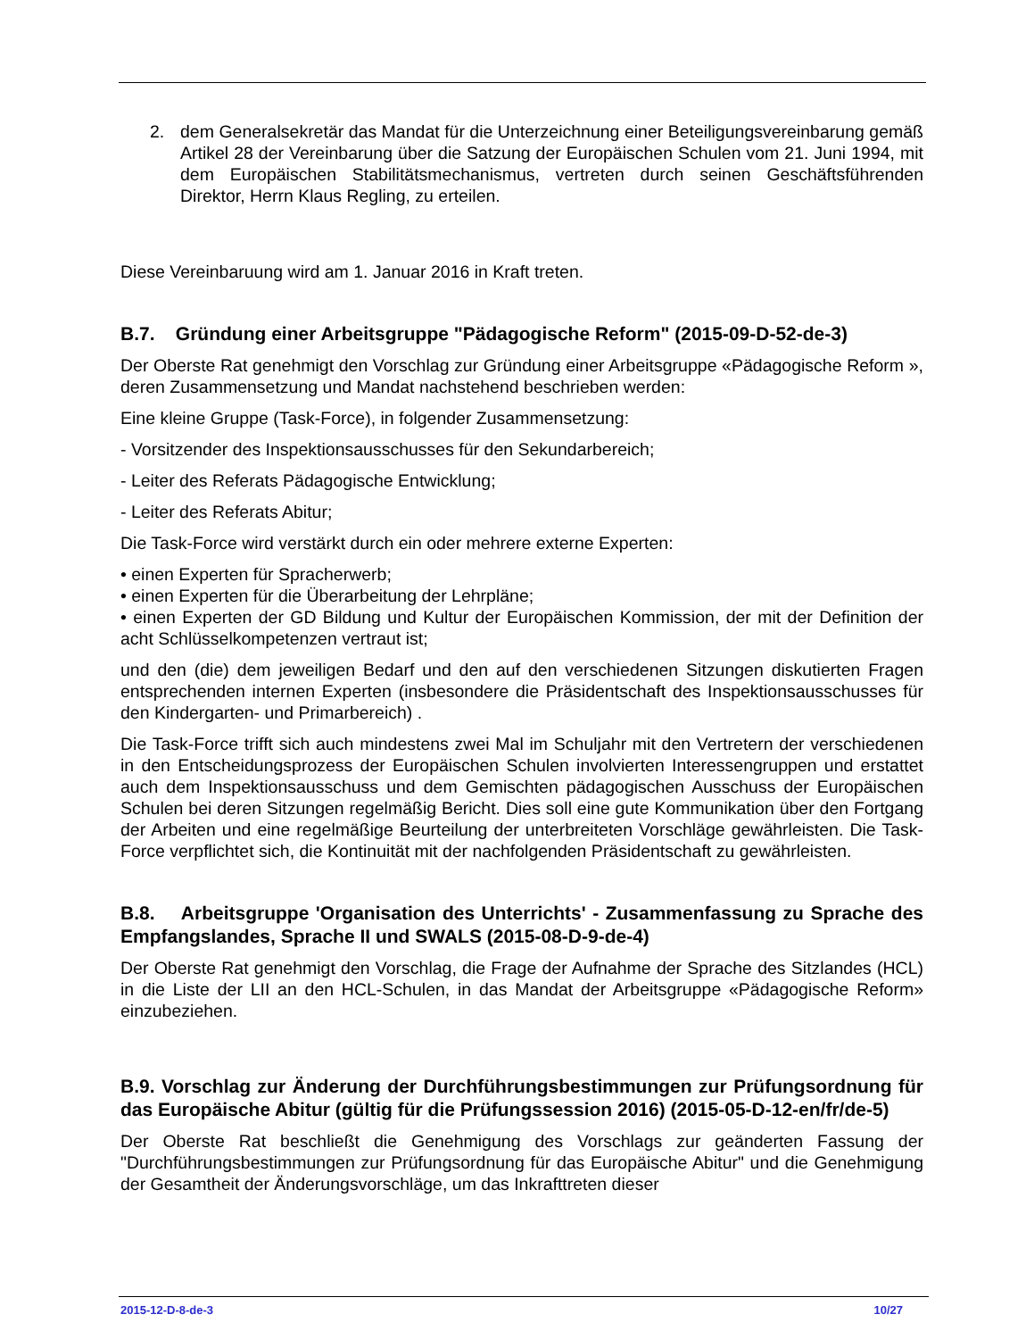2. dem Generalsekretär das Mandat für die Unterzeichnung einer Beteiligungsvereinbarung gemäß Artikel 28 der Vereinbarung über die Satzung der Europäischen Schulen vom 21. Juni 1994, mit dem Europäischen Stabilitätsmechanismus, vertreten durch seinen Geschäftsführenden Direktor, Herrn Klaus Regling, zu erteilen.
Diese Vereinbaruung wird am 1. Januar 2016 in Kraft treten.
B.7. Gründung einer Arbeitsgruppe "Pädagogische Reform" (2015-09-D-52-de-3)
Der Oberste Rat genehmigt den Vorschlag zur Gründung einer Arbeitsgruppe «Pädagogische Reform », deren Zusammensetzung und Mandat nachstehend beschrieben werden:
Eine kleine Gruppe (Task-Force), in folgender Zusammensetzung:
- Vorsitzender des Inspektionsausschusses für den Sekundarbereich;
- Leiter des Referats Pädagogische Entwicklung;
- Leiter des Referats Abitur;
Die Task-Force wird verstärkt durch ein oder mehrere externe Experten:
• einen Experten für Spracherwerb;
• einen Experten für die Überarbeitung der Lehrpläne;
• einen Experten der GD Bildung und Kultur der Europäischen Kommission, der mit der Definition der acht Schlüsselkompetenzen vertraut ist;
und den (die) dem jeweiligen Bedarf und den auf den verschiedenen Sitzungen diskutierten Fragen entsprechenden internen Experten (insbesondere die Präsidentschaft des Inspektionsausschusses für den Kindergarten- und Primarbereich) .
Die Task-Force trifft sich auch mindestens zwei Mal im Schuljahr mit den Vertretern der verschiedenen in den Entscheidungsprozess der Europäischen Schulen involvierten Interessengruppen und erstattet auch dem Inspektionsausschuss und dem Gemischten pädagogischen Ausschuss der Europäischen Schulen bei deren Sitzungen regelmäßig Bericht. Dies soll eine gute Kommunikation über den Fortgang der Arbeiten und eine regelmäßige Beurteilung der unterbreiteten Vorschläge gewährleisten. Die Task-Force verpflichtet sich, die Kontinuität mit der nachfolgenden Präsidentschaft zu gewährleisten.
B.8. Arbeitsgruppe 'Organisation des Unterrichts' - Zusammenfassung zu Sprache des Empfangslandes, Sprache II und SWALS (2015-08-D-9-de-4)
Der Oberste Rat genehmigt den Vorschlag, die Frage der Aufnahme der Sprache des Sitzlandes (HCL) in die Liste der LII an den HCL-Schulen, in das Mandat der Arbeitsgruppe «Pädagogische Reform» einzubeziehen.
B.9. Vorschlag zur Änderung der Durchführungsbestimmungen zur Prüfungsordnung für das Europäische Abitur (gültig für die Prüfungssession 2016) (2015-05-D-12-en/fr/de-5)
Der Oberste Rat beschließt die Genehmigung des Vorschlags zur geänderten Fassung der "Durchführungsbestimmungen zur Prüfungsordnung für das Europäische Abitur" und die Genehmigung der Gesamtheit der Änderungsvorschläge, um das Inkrafttreten dieser
2015-12-D-8-de-3 10/27